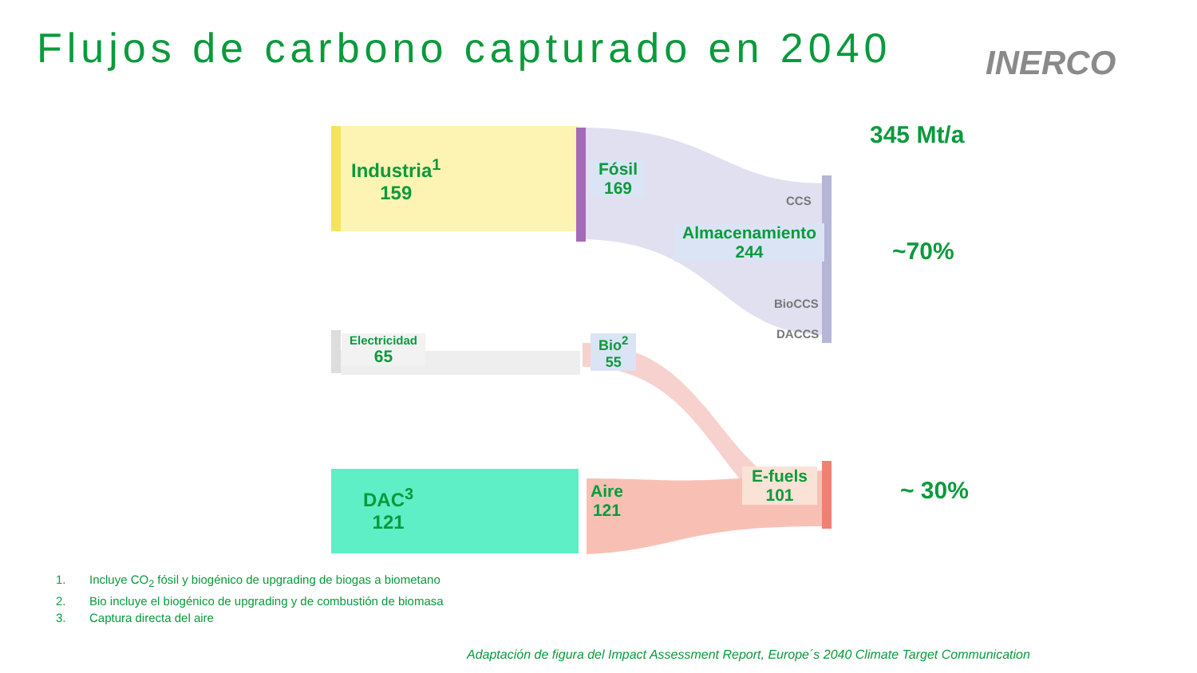Flujos de carbono capturado en 2040
INERCO
Industria<sup>1</sup>
159
Fósil
169
CCS
Almacenamiento
244
BioCCS
DACCS
Electricidad
65
Bio<sup>2</sup>
55
DAC<sup>3</sup>
121
Aire
121
E-fuels
101
345 Mt/a
~70%
~ 30%
1. Incluye CO<sub>2</sub> fósil y biogénico de upgrading de biogas a biometano
2. Bio incluye el biogénico de upgrading y de combustión de biomasa
3. Captura directa del aire
Adaptación de figura del Impact Assessment Report, Europe´s 2040 Climate Target Communication